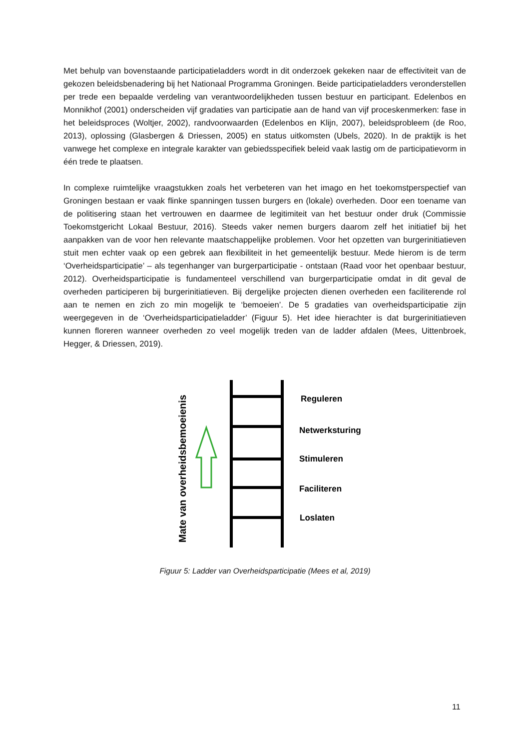Met behulp van bovenstaande participatieladders wordt in dit onderzoek gekeken naar de effectiviteit van de gekozen beleidsbenadering bij het Nationaal Programma Groningen. Beide participatieladders veronderstellen per trede een bepaalde verdeling van verantwoordelijkheden tussen bestuur en participant. Edelenbos en Monnikhof (2001) onderscheiden vijf gradaties van participatie aan de hand van vijf proceskenmerken: fase in het beleidsproces (Woltjer, 2002), randvoorwaarden (Edelenbos en Klijn, 2007), beleidsprobleem (de Roo, 2013), oplossing (Glasbergen & Driessen, 2005) en status uitkomsten (Ubels, 2020). In de praktijk is het vanwege het complexe en integrale karakter van gebiedsspecifiek beleid vaak lastig om de participatievorm in één trede te plaatsen.
In complexe ruimtelijke vraagstukken zoals het verbeteren van het imago en het toekomstperspectief van Groningen bestaan er vaak flinke spanningen tussen burgers en (lokale) overheden. Door een toename van de politisering staan het vertrouwen en daarmee de legitimiteit van het bestuur onder druk (Commissie Toekomstgericht Lokaal Bestuur, 2016). Steeds vaker nemen burgers daarom zelf het initiatief bij het aanpakken van de voor hen relevante maatschappelijke problemen. Voor het opzetten van burgerinitiatieven stuit men echter vaak op een gebrek aan flexibiliteit in het gemeentelijk bestuur. Mede hierom is de term ‘Overheidsparticipatie’ – als tegenhanger van burgerparticipatie - ontstaan (Raad voor het openbaar bestuur, 2012). Overheidsparticipatie is fundamenteel verschillend van burgerparticipatie omdat in dit geval de overheden participeren bij burgerinitiatieven. Bij dergelijke projecten dienen overheden een faciliterende rol aan te nemen en zich zo min mogelijk te ‘bemoeien’. De 5 gradaties van overheidsparticipatie zijn weergegeven in de ‘Overheidsparticipatieladder’ (Figuur 5). Het idee hierachter is dat burgerinitiatieven kunnen floreren wanneer overheden zo veel mogelijk treden van de ladder afdalen (Mees, Uittenbroek, Hegger, & Driessen, 2019).
Mate van overheidsbemoeienis
Reguleren
Netwerksturing
Stimuleren
Faciliteren
Loslaten
Figuur 5: Ladder van Overheidsparticipatie (Mees et al, 2019)
11